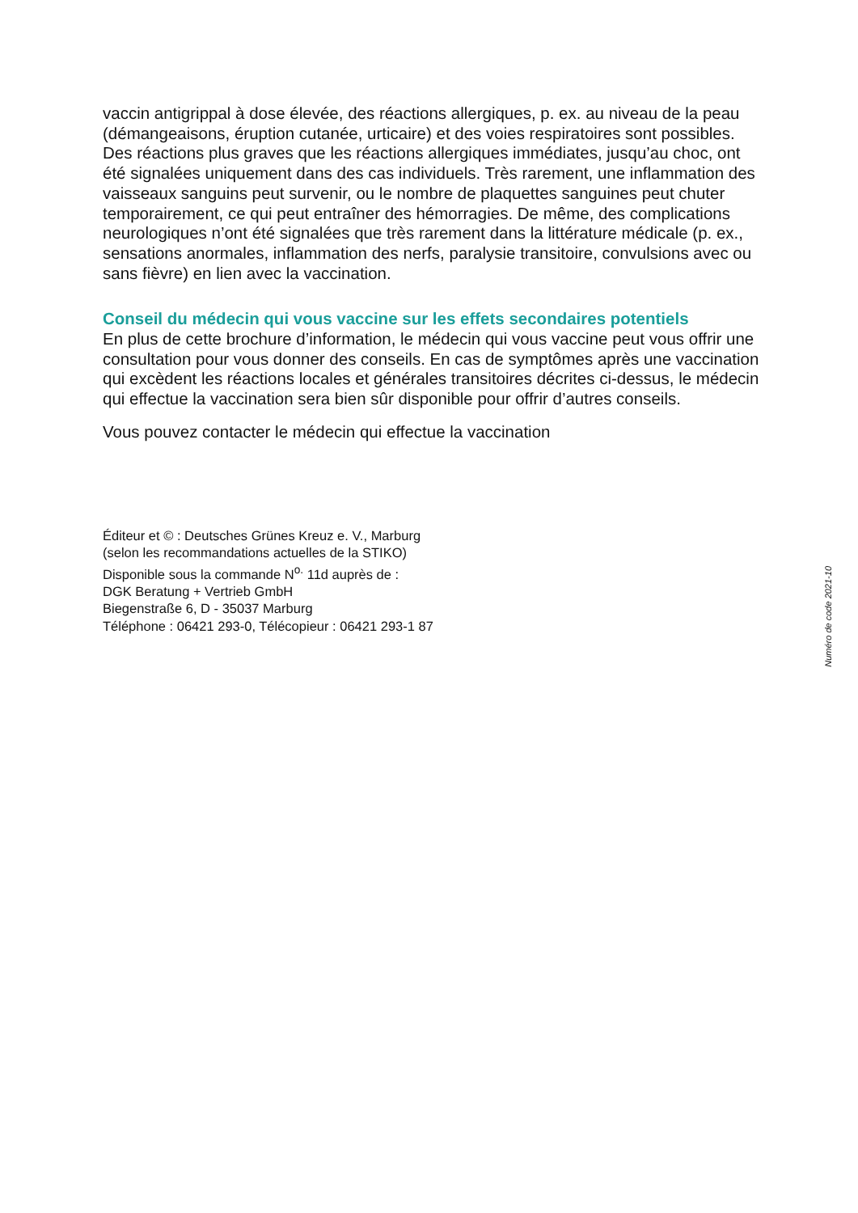vaccin antigrippal à dose élevée, des réactions allergiques, p. ex. au niveau de la peau (démangeaisons, éruption cutanée, urticaire) et des voies respiratoires sont possibles. Des réactions plus graves que les réactions allergiques immédiates, jusqu’au choc, ont été signalées uniquement dans des cas individuels. Très rarement, une inflammation des vaisseaux sanguins peut survenir, ou le nombre de plaquettes sanguines peut chuter temporairement, ce qui peut entraîner des hémorragies. De même, des complications neurologiques n’ont été signalées que très rarement dans la littérature médicale (p. ex., sensations anormales, inflammation des nerfs, paralysie transitoire, convulsions avec ou sans fièvre) en lien avec la vaccination.
Conseil du médecin qui vous vaccine sur les effets secondaires potentiels
En plus de cette brochure d’information, le médecin qui vous vaccine peut vous offrir une consultation pour vous donner des conseils. En cas de symptômes après une vaccination qui excèdent les réactions locales et générales transitoires décrites ci-dessus, le médecin qui effectue la vaccination sera bien sûr disponible pour offrir d’autres conseils.
Vous pouvez contacter le médecin qui effectue la vaccination
Éditeur et © : Deutsches Grünes Kreuz e. V., Marburg
(selon les recommandations actuelles de la STIKO)
Disponible sous la commande N<sup>o.</sup> 11d auprès de :
DGK Beratung + Vertrieb GmbH
Biegenstraße 6, D - 35037 Marburg
Téléphone : 06421 293-0, Télécopieur : 06421 293-1 87
Numéro de code 2021-10